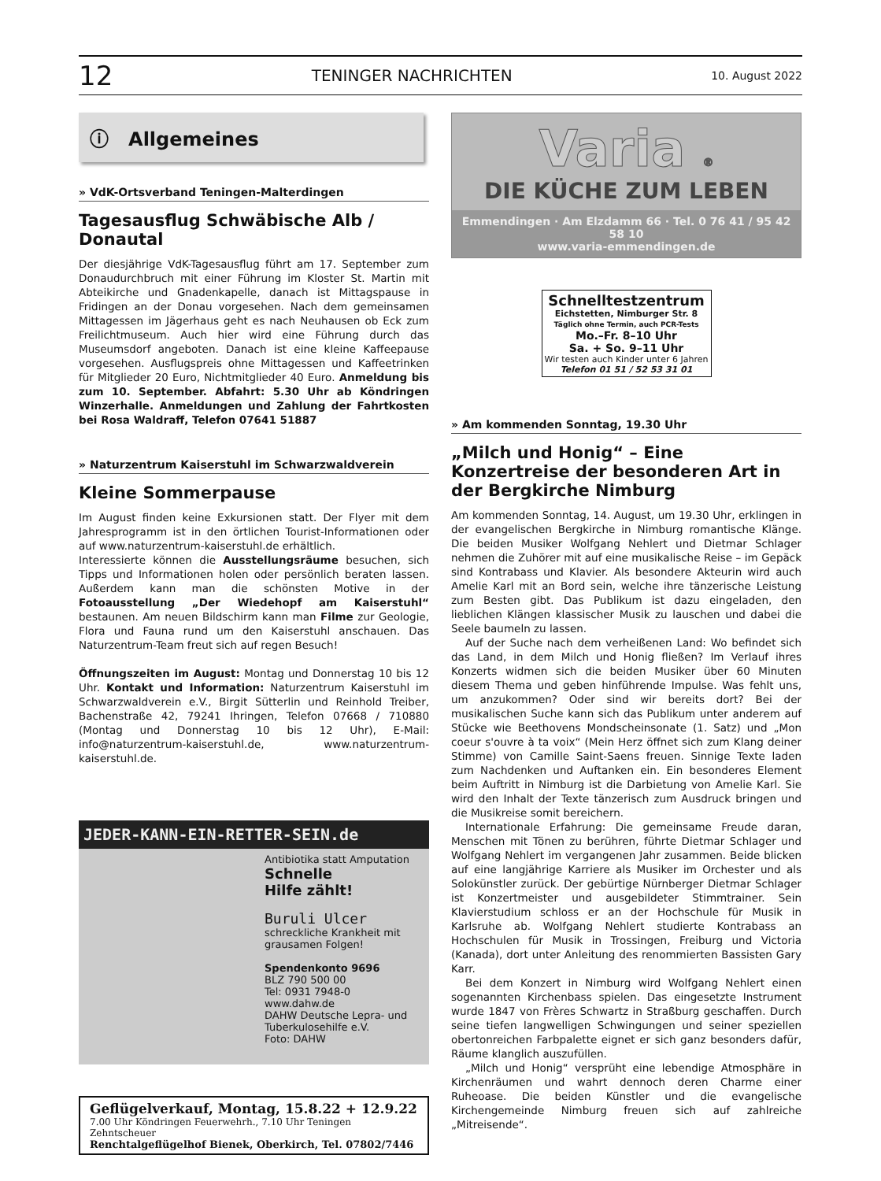12 TENINGER NACHRICHTEN 10. August 2022
ⓘ Allgemeines
» VdK-Ortsverband Teningen-Malterdingen
Tagesausflug Schwäbische Alb / Donautal
Der diesjährige VdK-Tagesausflug führt am 17. September zum Donaudurchbruch mit einer Führung im Kloster St. Martin mit Abteikirche und Gnadenkapelle, danach ist Mittagspause in Fridingen an der Donau vorgesehen. Nach dem gemeinsamen Mittagessen im Jägerhaus geht es nach Neuhausen ob Eck zum Freilichtmuseum. Auch hier wird eine Führung durch das Museumsdorf angeboten. Danach ist eine kleine Kaffeepause vorgesehen. Ausflugspreis ohne Mittagessen und Kaffeetrinken für Mitglieder 20 Euro, Nichtmitglieder 40 Euro. Anmeldung bis zum 10. September. Abfahrt: 5.30 Uhr ab Köndringen Winzerhalle. Anmeldungen und Zahlung der Fahrtkosten bei Rosa Waldraff, Telefon 07641 51887
» Naturzentrum Kaiserstuhl im Schwarzwaldverein
Kleine Sommerpause
Im August finden keine Exkursionen statt. Der Flyer mit dem Jahresprogramm ist in den örtlichen Tourist-Informationen oder auf www.naturzentrum-kaiserstuhl.de erhältlich.
Interessierte können die Ausstellungsräume besuchen, sich Tipps und Informationen holen oder persönlich beraten lassen. Außerdem kann man die schönsten Motive in der Fotoausstellung „Der Wiedehopf am Kaiserstuhl“ bestaunen. Am neuen Bildschirm kann man Filme zur Geologie, Flora und Fauna rund um den Kaiserstuhl anschauen. Das Naturzentrum-Team freut sich auf regen Besuch!
Öffnungszeiten im August: Montag und Donnerstag 10 bis 12 Uhr. Kontakt und Information: Naturzentrum Kaiserstuhl im Schwarzwaldverein e.V., Birgit Sütterlin und Reinhold Treiber, Bachenstraße 42, 79241 Ihringen, Telefon 07668 / 710880 (Montag und Donnerstag 10 bis 12 Uhr), E-Mail: info@naturzentrum-kaiserstuhl.de, www.naturzentrum-kaiserstuhl.de.
JEDER-KANN-EIN-RETTER-SEIN.de
Antibiotika statt Amputation
Schnelle
Hilfe zählt!
Buruli Ulcer
schreckliche Krankheit mit grausamen Folgen!
Spendenkonto 9696
BLZ 790 500 00
Tel: 0931 7948-0
www.dahw.de
DAHW Deutsche Lepra- und Tuberkulosehilfe e.V.
Foto: DAHW
Geflügelverkauf, Montag, 15.8.22 + 12.9.22
7.00 Uhr Köndringen Feuerwehrh., 7.10 Uhr Teningen Zehntscheuer
Renchtalgeflügelhof Bienek, Oberkirch, Tel. 07802/7446
Varia ®
DIE KÜCHE ZUM LEBEN
Emmendingen · Am Elzdamm 66 · Tel. 0 76 41 / 95 42 58 10
www.varia-emmendingen.de
Schnelltestzentrum
Eichstetten, Nimburger Str. 8
Täglich ohne Termin, auch PCR-Tests
Mo.–Fr. 8–10 Uhr
Sa. + So. 9–11 Uhr
Wir testen auch Kinder unter 6 Jahren
Telefon 01 51 / 52 53 31 01
» Am kommenden Sonntag, 19.30 Uhr
„Milch und Honig“ – Eine Konzertreise der besonderen Art in der Bergkirche Nimburg
Am kommenden Sonntag, 14. August, um 19.30 Uhr, erklingen in der evangelischen Bergkirche in Nimburg romantische Klänge. Die beiden Musiker Wolfgang Nehlert und Dietmar Schlager nehmen die Zuhörer mit auf eine musikalische Reise – im Gepäck sind Kontrabass und Klavier. Als besondere Akteurin wird auch Amelie Karl mit an Bord sein, welche ihre tänzerische Leistung zum Besten gibt. Das Publikum ist dazu eingeladen, den lieblichen Klängen klassischer Musik zu lauschen und dabei die Seele baumeln zu lassen.
Auf der Suche nach dem verheißenen Land: Wo befindet sich das Land, in dem Milch und Honig fließen? Im Verlauf ihres Konzerts widmen sich die beiden Musiker über 60 Minuten diesem Thema und geben hinführende Impulse. Was fehlt uns, um anzukommen? Oder sind wir bereits dort? Bei der musikalischen Suche kann sich das Publikum unter anderem auf Stücke wie Beethovens Mondscheinsonate (1. Satz) und „Mon coeur s'ouvre à ta voix“ (Mein Herz öffnet sich zum Klang deiner Stimme) von Camille Saint-Saens freuen. Sinnige Texte laden zum Nachdenken und Auftanken ein. Ein besonderes Element beim Auftritt in Nimburg ist die Darbietung von Amelie Karl. Sie wird den Inhalt der Texte tänzerisch zum Ausdruck bringen und die Musikreise somit bereichern.
Internationale Erfahrung: Die gemeinsame Freude daran, Menschen mit Tönen zu berühren, führte Dietmar Schlager und Wolfgang Nehlert im vergangenen Jahr zusammen. Beide blicken auf eine langjährige Karriere als Musiker im Orchester und als Solokünstler zurück. Der gebürtige Nürnberger Dietmar Schlager ist Konzertmeister und ausgebildeter Stimmtrainer. Sein Klavierstudium schloss er an der Hochschule für Musik in Karlsruhe ab. Wolfgang Nehlert studierte Kontrabass an Hochschulen für Musik in Trossingen, Freiburg und Victoria (Kanada), dort unter Anleitung des renommierten Bassisten Gary Karr.
Bei dem Konzert in Nimburg wird Wolfgang Nehlert einen sogenannten Kirchenbass spielen. Das eingesetzte Instrument wurde 1847 von Frères Schwartz in Straßburg geschaffen. Durch seine tiefen langwelligen Schwingungen und seiner speziellen obertonreichen Farbpalette eignet er sich ganz besonders dafür, Räume klanglich auszufüllen.
„Milch und Honig“ versprüht eine lebendige Atmosphäre in Kirchenräumen und wahrt dennoch deren Charme einer Ruheoase. Die beiden Künstler und die evangelische Kirchengemeinde Nimburg freuen sich auf zahlreiche „Mitreisende“.